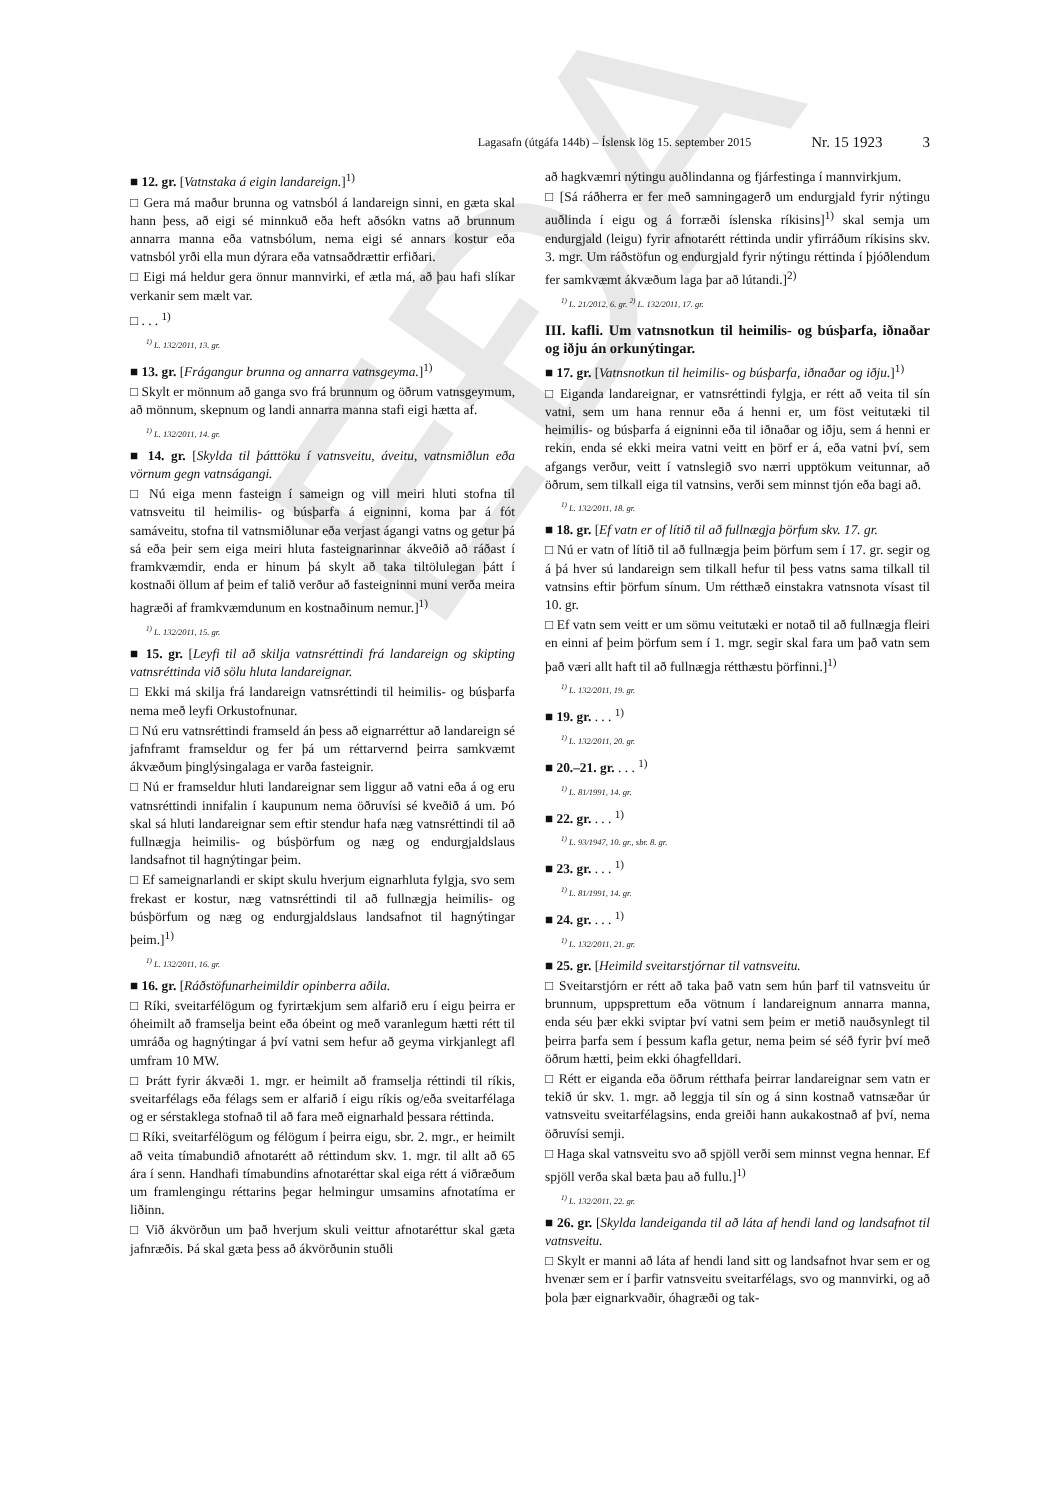EÐA
Lagasafn (útgáfa 144b) – Íslensk lög 15. september 2015 Nr. 15 1923 3
■ 12. gr. [Vatnstaka á eigin landareign.]<sup>1)</sup>
□ Gera má maður brunna og vatnsból á landareign sinni, en gæta skal hann þess, að eigi sé minnkuð eða heft aðsókn vatns að brunnum annarra manna eða vatnsbólum, nema eigi sé annars kostur eða vatnsból yrði ella mun dýrara eða vatnsaðdrættir erfiðari.
□ Eigi má heldur gera önnur mannvirki, ef ætla má, að þau hafi slíkar verkanir sem mælt var.
□ . . . <sup>1)</sup>
<sup>1)</sup> L. 132/2011, 13. gr.
■ 13. gr. [Frágangur brunna og annarra vatnsgeyma.]<sup>1)</sup>
□ Skylt er mönnum að ganga svo frá brunnum og öðrum vatnsgeymum, að mönnum, skepnum og landi annarra manna stafi eigi hætta af.
<sup>1)</sup> L. 132/2011, 14. gr.
■ 14. gr. [Skylda til þátttöku í vatnsveitu, áveitu, vatnsmiðlun eða vörnum gegn vatnságangi.
□ Nú eiga menn fasteign í sameign og vill meiri hluti stofna til vatnsveitu til heimilis- og búsþarfa á eigninni, koma þar á fót samáveitu, stofna til vatnsmiðlunar eða verjast ágangi vatns og getur þá sá eða þeir sem eiga meiri hluta fasteignarinnar ákveðið að ráðast í framkvæmdir, enda er hinum þá skylt að taka tiltölulegan þátt í kostnaði öllum af þeim ef talið verður að fasteigninni muni verða meira hagræði af framkvæmdunum en kostnaðinum nemur.]<sup>1)</sup>
<sup>1)</sup> L. 132/2011, 15. gr.
■ 15. gr. [Leyfi til að skilja vatnsréttindi frá landareign og skipting vatnsréttinda við sölu hluta landareignar.
□ Ekki má skilja frá landareign vatnsréttindi til heimilis- og búsþarfa nema með leyfi Orkustofnunar.
□ Nú eru vatnsréttindi framseld án þess að eignarréttur að landareign sé jafnframt framseldur og fer þá um réttarvernd þeirra samkvæmt ákvæðum þinglýsingalaga er varða fasteignir.
□ Nú er framseldur hluti landareignar sem liggur að vatni eða á og eru vatnsréttindi innifalin í kaupunum nema öðruvísi sé kveðið á um. Þó skal sá hluti landareignar sem eftir stendur hafa næg vatnsréttindi til að fullnægja heimilis- og búsþörfum og næg og endurgjaldslaus landsafnot til hagnýtingar þeim.
□ Ef sameignarlandi er skipt skulu hverjum eignarhluta fylgja, svo sem frekast er kostur, næg vatnsréttindi til að fullnægja heimilis- og búsþörfum og næg og endurgjaldslaus landsafnot til hagnýtingar þeim.]<sup>1)</sup>
<sup>1)</sup> L. 132/2011, 16. gr.
■ 16. gr. [Ráðstöfunarheimildir opinberra aðila.
□ Ríki, sveitarfélögum og fyrirtækjum sem alfarið eru í eigu þeirra er óheimilt að framselja beint eða óbeint og með varanlegum hætti rétt til umráða og hagnýtingar á því vatni sem hefur að geyma virkjanlegt afl umfram 10 MW.
□ Þrátt fyrir ákvæði 1. mgr. er heimilt að framselja réttindi til ríkis, sveitarfélags eða félags sem er alfarið í eigu ríkis og/eða sveitarfélaga og er sérstaklega stofnað til að fara með eignarhald þessara réttinda.
□ Ríki, sveitarfélögum og félögum í þeirra eigu, sbr. 2. mgr., er heimilt að veita tímabundið afnotarétt að réttindum skv. 1. mgr. til allt að 65 ára í senn. Handhafi tímabundins afnotaréttar skal eiga rétt á viðræðum um framlengingu réttarins þegar helmingur umsamins afnotatíma er liðinn.
□ Við ákvörðun um það hverjum skuli veittur afnotaréttur skal gæta jafnræðis. Þá skal gæta þess að ákvörðunin stuðli
að hagkvæmri nýtingu auðlindanna og fjárfestinga í mannvirkjum.
□ [Sá ráðherra er fer með samningagerð um endurgjald fyrir nýtingu auðlinda í eigu og á forræði íslenska ríkisins]<sup>1)</sup> skal semja um endurgjald (leigu) fyrir afnotarétt réttinda undir yfirráðum ríkisins skv. 3. mgr. Um ráðstöfun og endurgjald fyrir nýtingu réttinda í þjóðlendum fer samkvæmt ákvæðum laga þar að lútandi.]<sup>2)</sup>
<sup>1)</sup> L. 21/2012, 6. gr. <sup>2)</sup> L. 132/2011, 17. gr.
III. kafli. Um vatnsnotkun til heimilis- og búsþarfa, iðnaðar og iðju án orkunýtingar.
■ 17. gr. [Vatnsnotkun til heimilis- og búsþarfa, iðnaðar og iðju.]<sup>1)</sup>
□ Eiganda landareignar, er vatnsréttindi fylgja, er rétt að veita til sín vatni, sem um hana rennur eða á henni er, um föst veitutæki til heimilis- og búsþarfa á eigninni eða til iðnaðar og iðju, sem á henni er rekin, enda sé ekki meira vatni veitt en þörf er á, eða vatni því, sem afgangs verður, veitt í vatnslegið svo nærri upptökum veitunnar, að öðrum, sem tilkall eiga til vatnsins, verði sem minnst tjón eða bagi að.
<sup>1)</sup> L. 132/2011, 18. gr.
■ 18. gr. [Ef vatn er of lítið til að fullnægja þörfum skv. 17. gr.
□ Nú er vatn of lítið til að fullnægja þeim þörfum sem í 17. gr. segir og á þá hver sú landareign sem tilkall hefur til þess vatns sama tilkall til vatnsins eftir þörfum sínum. Um rétthæð einstakra vatnsnota vísast til 10. gr.
□ Ef vatn sem veitt er um sömu veitutæki er notað til að fullnægja fleiri en einni af þeim þörfum sem í 1. mgr. segir skal fara um það vatn sem það væri allt haft til að fullnægja rétthæstu þörfinni.]<sup>1)</sup>
<sup>1)</sup> L. 132/2011, 19. gr.
■ 19. gr. . . . <sup>1)</sup>
<sup>1)</sup> L. 132/2011, 20. gr.
■ 20.–21. gr. . . . <sup>1)</sup>
<sup>1)</sup> L. 81/1991, 14. gr.
■ 22. gr. . . . <sup>1)</sup>
<sup>1)</sup> L. 93/1947, 10. gr., sbr. 8. gr.
■ 23. gr. . . . <sup>1)</sup>
<sup>1)</sup> L. 81/1991, 14. gr.
■ 24. gr. . . . <sup>1)</sup>
<sup>1)</sup> L. 132/2011, 21. gr.
■ 25. gr. [Heimild sveitarstjórnar til vatnsveitu.
□ Sveitarstjórn er rétt að taka það vatn sem hún þarf til vatnsveitu úr brunnum, uppsprettum eða vötnum í landareignum annarra manna, enda séu þær ekki sviptar því vatni sem þeim er metið nauðsynlegt til þeirra þarfa sem í þessum kafla getur, nema þeim sé séð fyrir því með öðrum hætti, þeim ekki óhagfelldari.
□ Rétt er eiganda eða öðrum rétthafa þeirrar landareignar sem vatn er tekið úr skv. 1. mgr. að leggja til sín og á sinn kostnað vatnsæðar úr vatnsveitu sveitarfélagsins, enda greiði hann aukakostnað af því, nema öðruvísi semji.
□ Haga skal vatnsveitu svo að spjöll verði sem minnst vegna hennar. Ef spjöll verða skal bæta þau að fullu.]<sup>1)</sup>
<sup>1)</sup> L. 132/2011, 22. gr.
■ 26. gr. [Skylda landeiganda til að láta af hendi land og landsafnot til vatnsveitu.
□ Skylt er manni að láta af hendi land sitt og landsafnot hvar sem er og hvenær sem er í þarfir vatnsveitu sveitarfélags, svo og mannvirki, og að þola þær eignarkvaðir, óhagræði og tak-